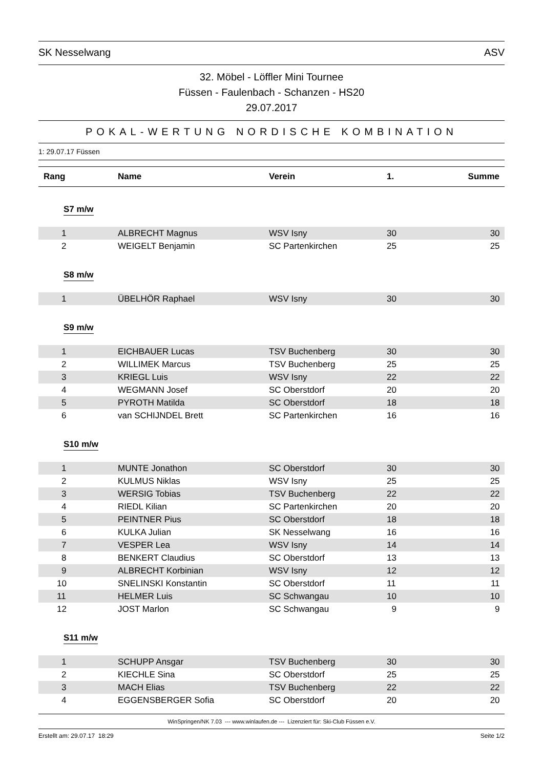SK Nesselwang ASV
32. Möbel - Löffler Mini Tournee
Füssen - Faulenbach - Schanzen - HS20
29.07.2017
POKAL-WERTUNG NORDISCHE KOMBINATION
1: 29.07.17 Füssen
| Rang | Name | Verein | 1. | Summe |
| --- | --- | --- | --- | --- |
| S7 m/w | | | | |
| 1 | ALBRECHT Magnus | WSV Isny | 30 | 30 |
| 2 | WEIGELT Benjamin | SC Partenkirchen | 25 | 25 |
| S8 m/w | | | | |
| 1 | ÜBELHÖR Raphael | WSV Isny | 30 | 30 |
| S9 m/w | | | | |
| 1 | EICHBAUER Lucas | TSV Buchenberg | 30 | 30 |
| 2 | WILLIMEK Marcus | TSV Buchenberg | 25 | 25 |
| 3 | KRIEGL Luis | WSV Isny | 22 | 22 |
| 4 | WEGMANN Josef | SC Oberstdorf | 20 | 20 |
| 5 | PYROTH Matilda | SC Oberstdorf | 18 | 18 |
| 6 | van SCHIJNDEL Brett | SC Partenkirchen | 16 | 16 |
| S10 m/w | | | | |
| 1 | MUNTE Jonathon | SC Oberstdorf | 30 | 30 |
| 2 | KULMUS Niklas | WSV Isny | 25 | 25 |
| 3 | WERSIG Tobias | TSV Buchenberg | 22 | 22 |
| 4 | RIEDL Kilian | SC Partenkirchen | 20 | 20 |
| 5 | PEINTNER Pius | SC Oberstdorf | 18 | 18 |
| 6 | KULKA Julian | SK Nesselwang | 16 | 16 |
| 7 | VESPER Lea | WSV Isny | 14 | 14 |
| 8 | BENKERT Claudius | SC Oberstdorf | 13 | 13 |
| 9 | ALBRECHT Korbinian | WSV Isny | 12 | 12 |
| 10 | SNELINSKI Konstantin | SC Oberstdorf | 11 | 11 |
| 11 | HELMER Luis | SC Schwangau | 10 | 10 |
| 12 | JOST Marlon | SC Schwangau | 9 | 9 |
| S11 m/w | | | | |
| 1 | SCHUPP Ansgar | TSV Buchenberg | 30 | 30 |
| 2 | KIECHLE Sina | SC Oberstdorf | 25 | 25 |
| 3 | MACH Elias | TSV Buchenberg | 22 | 22 |
| 4 | EGGENSBERGER Sofia | SC Oberstdorf | 20 | 20 |
WinSpringen/NK 7.03 --- www.winlaufen.de --- Lizenziert für: Ski-Club Füssen e.V.
Erstellt am: 29.07.17 18:29 Seite 1/2